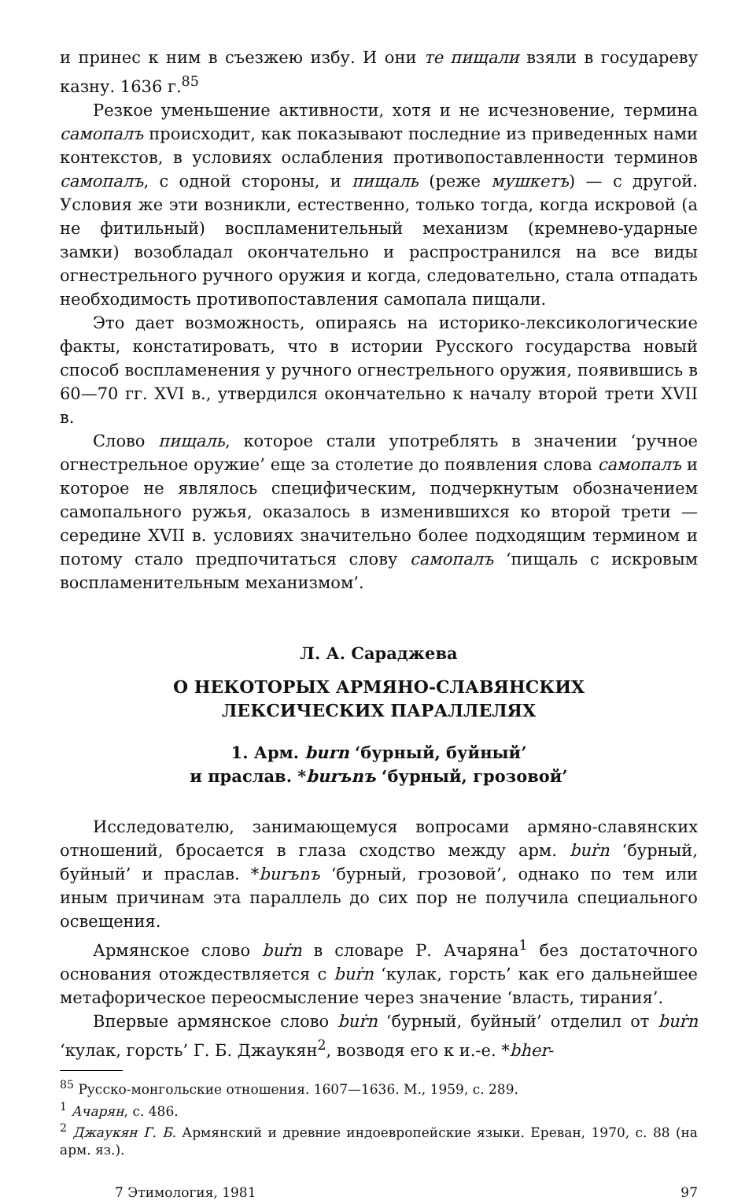и принес к ним в съезжею избу. И они те пищали взяли в государеву казну. 1636 г.<sup>85</sup>
Резкое уменьшение активности, хотя и не исчезновение, термина самопалъ происходит, как показывают последние из приведенных нами контекстов, в условиях ослабления противопоставленности терминов самопалъ, с одной стороны, и пищаль (реже мушкетъ) — с другой. Условия же эти возникли, естественно, только тогда, когда искровой (а не фитильный) воспламенительный механизм (кремнево-ударные замки) возобладал окончательно и распространился на все виды огнестрельного ручного оружия и когда, следовательно, стала отпадать необходимость противопоставления самопала пищали.
Это дает возможность, опираясь на историко-лексикологические факты, констатировать, что в истории Русского государства новый способ воспламенения у ручного огнестрельного оружия, появившись в 60—70 гг. XVI в., утвердился окончательно к началу второй трети XVII в.
Слово пищаль, которое стали употреблять в значении ‘ручное огнестрельное оружие’ еще за столетие до появления слова самопалъ и которое не являлось специфическим, подчеркнутым обозначением самопального ружья, оказалось в изменившихся ко второй трети — середине XVII в. условиях значительно более подходящим термином и потому стало предпочитаться слову самопалъ ‘пищаль с искровым воспламенительным механизмом’.
Л. А. Сараджева
О НЕКОТОРЫХ АРМЯНО-СЛАВЯНСКИХ
ЛЕКСИЧЕСКИХ ПАРАЛЛЕЛЯХ
1. Арм. burn ‘бурный, буйный’
и праслав. *burъnъ ‘бурный, грозовой’
Исследователю, занимающемуся вопросами армяно-славянских отношений, бросается в глаза сходство между арм. buṙn ‘бурный, буйный’ и праслав. *burъnъ ‘бурный, грозовой’, однако по тем или иным причинам эта параллель до сих пор не получила специального освещения.
Армянское слово buṙn в словаре Р. Ачаряна<sup>1</sup> без достаточного основания отождествляется с buṙn ‘кулак, горсть’ как его дальнейшее метафорическое переосмысление через значение ‘власть, тирания’.
Впервые армянское слово buṙn ‘бурный, буйный’ отделил от buṙn ‘кулак, горсть’ Г. Б. Джаукян<sup>2</sup>, возводя его к и.-е. *bher-
<sup>85</sup> Русско-монгольские отношения. 1607—1636. М., 1959, с. 289.
<sup>1</sup> Ачарян, с. 486.
<sup>2</sup> Джаукян Г. Б. Армянский и древние индоевропейские языки. Ереван, 1970, с. 88 (на арм. яз.).
7 Этимология, 1981 97